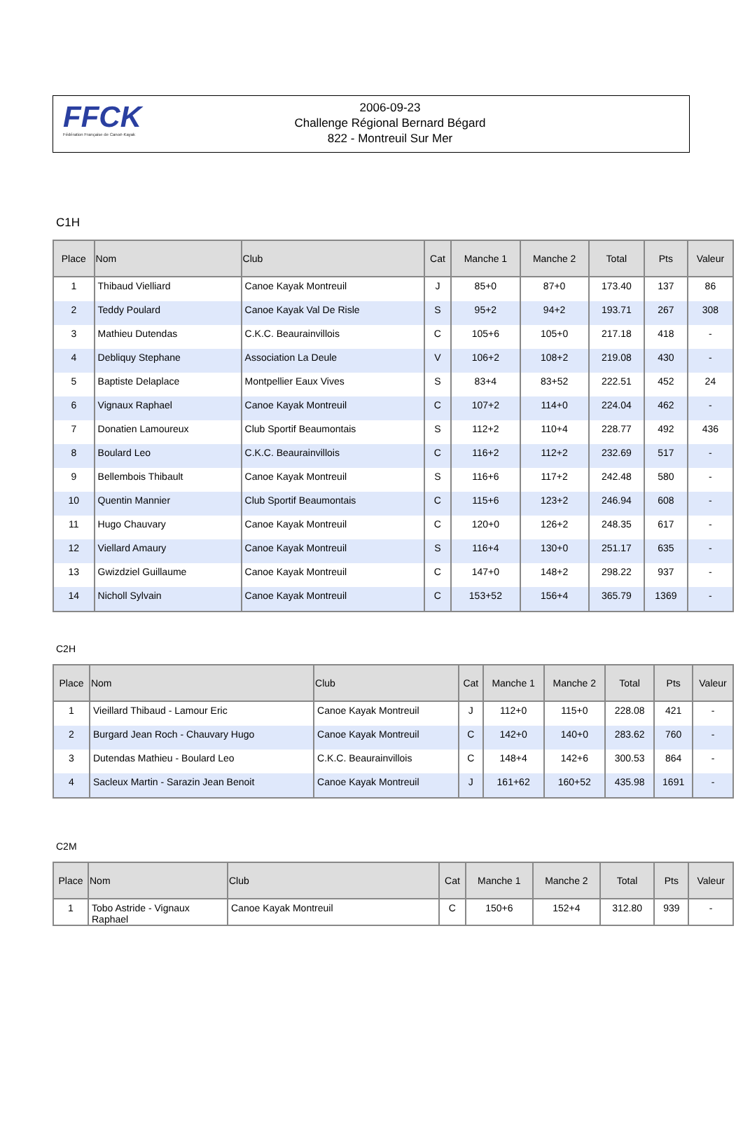FFCK
Fédération Française de Canoë-Kayak
2006-09-23
Challenge Régional Bernard Bégard
822 - Montreuil Sur Mer
C1H
| Place | Nom | Club | Cat | Manche 1 | Manche 2 | Total | Pts | Valeur |
| --- | --- | --- | --- | --- | --- | --- | --- | --- |
| 1 | Thibaud Vielliard | Canoe Kayak Montreuil | J | 85+0 | 87+0 | 173.40 | 137 | 86 |
| 2 | Teddy Poulard | Canoe Kayak Val De Risle | S | 95+2 | 94+2 | 193.71 | 267 | 308 |
| 3 | Mathieu Dutendas | C.K.C. Beaurainvillois | C | 105+6 | 105+0 | 217.18 | 418 | - |
| 4 | Debliquy Stephane | Association La Deule | V | 106+2 | 108+2 | 219.08 | 430 | - |
| 5 | Baptiste Delaplace | Montpellier Eaux Vives | S | 83+4 | 83+52 | 222.51 | 452 | 24 |
| 6 | Vignaux Raphael | Canoe Kayak Montreuil | C | 107+2 | 114+0 | 224.04 | 462 | - |
| 7 | Donatien Lamoureux | Club Sportif Beaumontais | S | 112+2 | 110+4 | 228.77 | 492 | 436 |
| 8 | Boulard Leo | C.K.C. Beaurainvillois | C | 116+2 | 112+2 | 232.69 | 517 | - |
| 9 | Bellembois Thibault | Canoe Kayak Montreuil | S | 116+6 | 117+2 | 242.48 | 580 | - |
| 10 | Quentin Mannier | Club Sportif Beaumontais | C | 115+6 | 123+2 | 246.94 | 608 | - |
| 11 | Hugo Chauvary | Canoe Kayak Montreuil | C | 120+0 | 126+2 | 248.35 | 617 | - |
| 12 | Viellard Amaury | Canoe Kayak Montreuil | S | 116+4 | 130+0 | 251.17 | 635 | - |
| 13 | Gwizdziel Guillaume | Canoe Kayak Montreuil | C | 147+0 | 148+2 | 298.22 | 937 | - |
| 14 | Nicholl Sylvain | Canoe Kayak Montreuil | C | 153+52 | 156+4 | 365.79 | 1369 | - |
C2H
| Place | Nom | Club | Cat | Manche 1 | Manche 2 | Total | Pts | Valeur |
| --- | --- | --- | --- | --- | --- | --- | --- | --- |
| 1 | Vieillard Thibaud - Lamour Eric | Canoe Kayak Montreuil | J | 112+0 | 115+0 | 228.08 | 421 | - |
| 2 | Burgard Jean Roch - Chauvary Hugo | Canoe Kayak Montreuil | C | 142+0 | 140+0 | 283.62 | 760 | - |
| 3 | Dutendas Mathieu - Boulard Leo | C.K.C. Beaurainvillois | C | 148+4 | 142+6 | 300.53 | 864 | - |
| 4 | Sacleux Martin - Sarazin Jean Benoit | Canoe Kayak Montreuil | J | 161+62 | 160+52 | 435.98 | 1691 | - |
C2M
| Place | Nom | Club | Cat | Manche 1 | Manche 2 | Total | Pts | Valeur |
| --- | --- | --- | --- | --- | --- | --- | --- | --- |
| 1 | Tobo Astride - Vignaux Raphael | Canoe Kayak Montreuil | C | 150+6 | 152+4 | 312.80 | 939 | - |